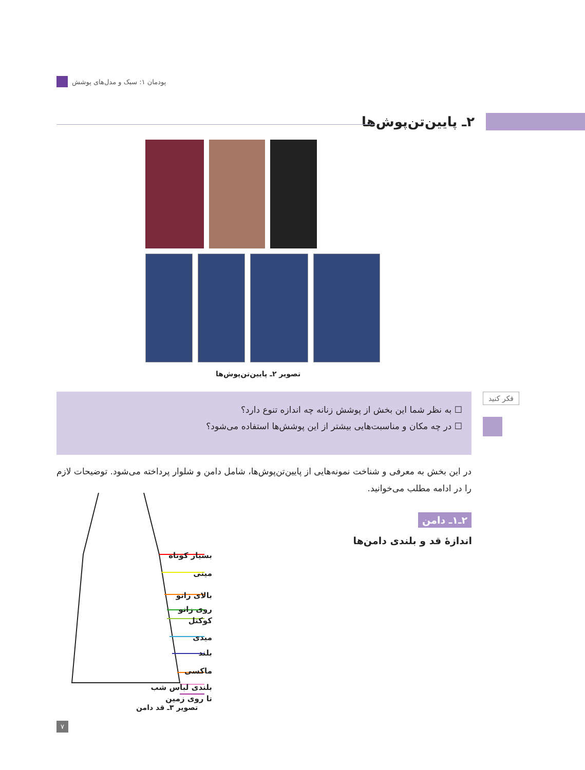پودمان ۱: سبک و مدل‌های پوشش
۲ـ پایین‌تن‌پوش‌ها
تصویر ۲ـ پایین‌تن‌پوش‌ها
فکر کنید
☐ به نظر شما این بخش از پوشش زنانه چه اندازه تنوع دارد؟
☐ در چه مکان و مناسبت‌هایی بیشتر از این پوشش‌ها استفاده می‌شود؟
در این بخش به معرفی و شناخت نمونه‌هایی از پایین‌تن‌پوش‌ها، شامل دامن و شلوار پرداخته می‌شود. توضیحات لازم را در ادامه مطلب می‌خوانید.
۲ـ۱ـ دامن
اندازهٔ قد و بلندی دامن‌ها
بسیار کوتاه
مینی
بالای زانو
روی زانو
کوکتل
میدی
بلند
ماکسی
بلندی لباس شب
تا روی زمین
تصویر ۳ـ قد دامن
۷